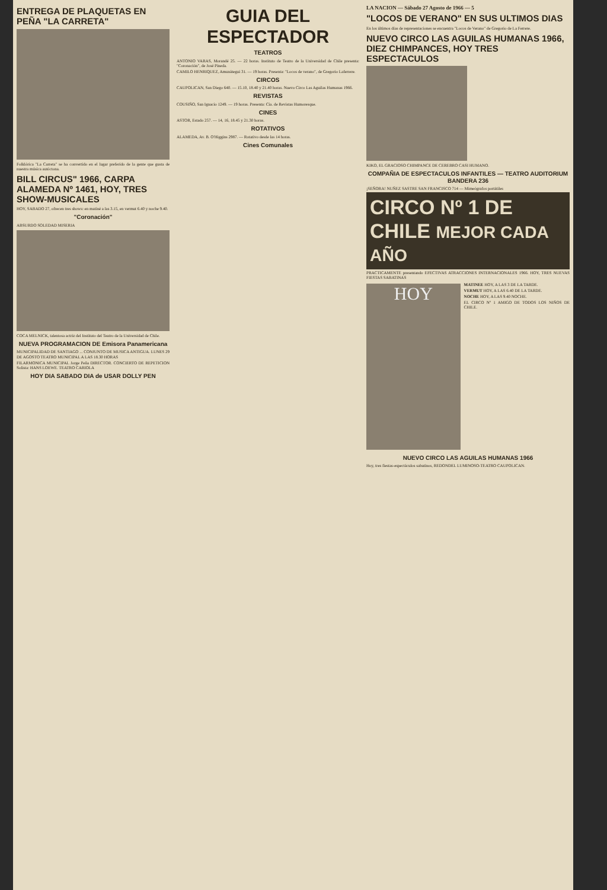ENTREGA DE PLAQUETAS EN PEÑA "LA CARRETA"
Folklórica "La Carreta" se ha convertido en el lugar preferido de la gente que gusta de nuestra música autóctona.
BILL CIRCUS" 1966, CARPA ALAMEDA Nº 1461, HOY, TRES SHOW-MUSICALES
HOY, SABADO 27, ofrecen tres shows: en matiné a las 3.15, en vermut 6.40 y noche 9.40.
"Coronación"
ABSURDO SOLEDAD MISERIA
COCA MELNICK, talentosa actriz del Instituto del Teatro de la Universidad de Chile.
NUEVA PROGRAMACION DE Emisora Panamericana
MUNICIPALIDAD DE SANTIAGO ... CONJUNTO DE MUSICA ANTIGUA. LUNES 29 DE AGOSTO TEATRO MUNICIPAL A LAS 18.30 HORAS
FILARMONICA MUNICIPAL Jorge Peña DIRECTOR. CONCIERTO DE REPETICION Solista: HANS LOEWE. TEATRO CARIOLA
HOY DIA SABADO DIA de USAR DOLLY PEN
GUIA DEL ESPECTADOR
TEATROS
ANTONIO VARAS, Morandé 25. — 22 horas. Instituto de Teatro de la Universidad de Chile presenta: "Coronación", de José Pineda.
CAMILO HENRIQUEZ, Amunátegui 31. — 19 horas. Presenta: "Locos de verano", de Gregorio Laferrere.
CIRCOS
CAUPOLICAN, San Diego 640. — 15.10, 18.40 y 21.40 horas. Nuevo Circo Las Aguilas Humanas 1966.
REVISTAS
COUSIÑO, San Ignacio 1249. — 19 horas. Presenta: Cía. de Revistas Humoresque.
CINES
ASTOR, Estado 257. — 14, 16, 18.45 y 21.30 horas.
ROTATIVOS
ALAMEDA, Av. B. O'Higgins 2987. — Rotativo desde las 14 horas.
Cines Comunales
LA NACION — Sábado 27 Agosto de 1966 — 5
"LOCOS DE VERANO" EN SUS ULTIMOS DIAS
En los últimos días de representaciones se encuentra "Locos de Verano" de Gregorio de La Ferrere.
NUEVO CIRCO LAS AGUILAS HUMANAS 1966, DIEZ CHIMPANCES, HOY TRES ESPECTACULOS
KIKO, EL GRACIOSO CHIMPANCE DE CEREBRO CASI HUMANO.
COMPAÑIA DE ESPECTACULOS INFANTILES — TEATRO AUDITORIUM BANDERA 236
¡SEÑORA! NUÑEZ SASTRE SAN FRANCISCO 714 — Mimeógrafos portátiles
CIRCO Nº 1 DE CHILE MEJOR CADA AÑO
PRACTICAMENTE presentando EFECTIVAS ATRACCIONES INTERNACIONALES 1966. HOY, TRES NUEVAS FIESTAS SABATINAS
HOY
MATINEE HOY, A LAS 3 DE LA TARDE.
VERMUT HOY, A LAS 6.40 DE LA TARDE.
NOCHE HOY, A LAS 9.40 NOCHE.
EL CIRCO Nº 1 AMIGO DE TODOS LOS NIÑOS DE CHILE.
NUEVO CIRCO LAS AGUILAS HUMANAS 1966
Hoy, tres fiestas-espectáculos sabatinos, REDONDEL LUMINOSO-TEATRO CAUPOLICAN.